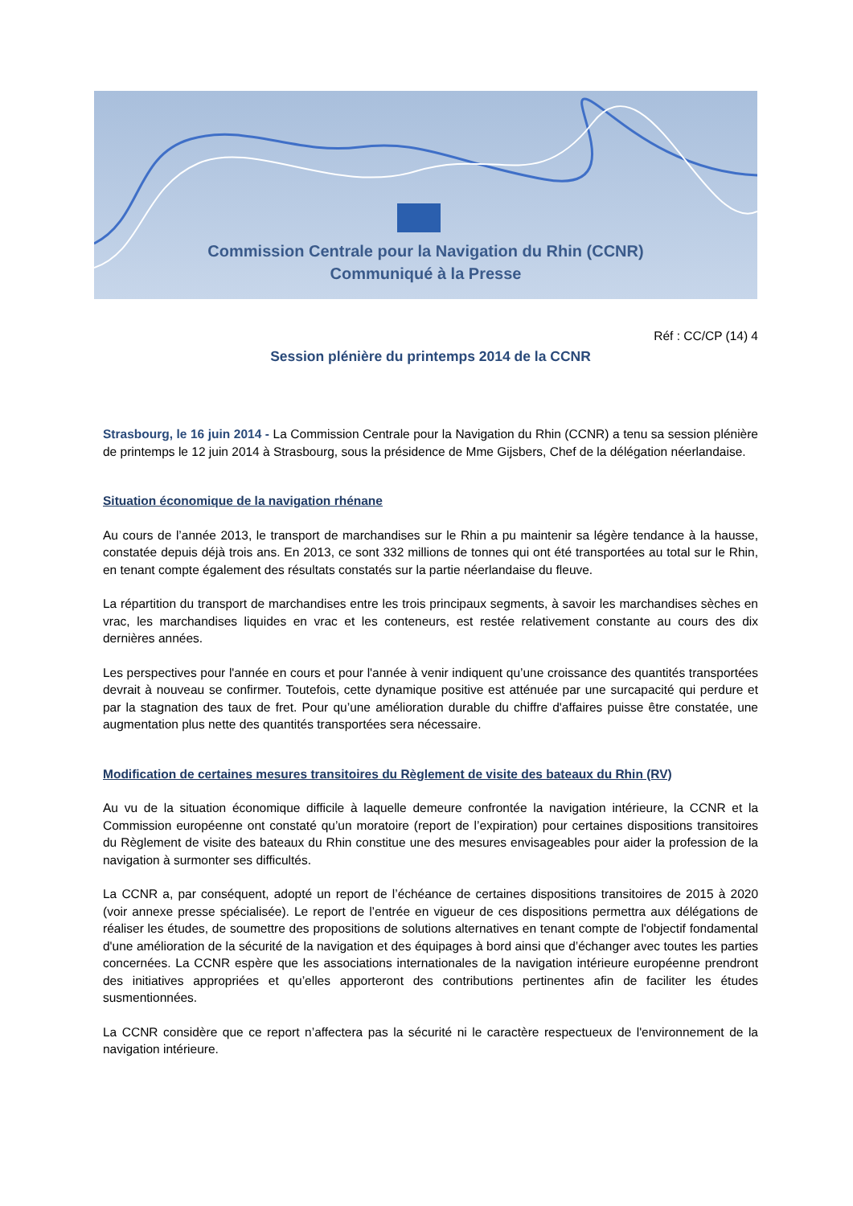Commission Centrale pour la Navigation du Rhin (CCNR)
Communiqué à la Presse
Réf : CC/CP (14) 4
Session plénière du printemps 2014 de la CCNR
Strasbourg, le 16 juin 2014 - La Commission Centrale pour la Navigation du Rhin (CCNR) a tenu sa session plénière de printemps le 12 juin 2014 à Strasbourg, sous la présidence de Mme Gijsbers, Chef de la délégation néerlandaise.
Situation économique de la navigation rhénane
Au cours de l’année 2013, le transport de marchandises sur le Rhin a pu maintenir sa légère tendance à la hausse, constatée depuis déjà trois ans. En 2013, ce sont 332 millions de tonnes qui ont été transportées au total sur le Rhin, en tenant compte également des résultats constatés sur la partie néerlandaise du fleuve.
La répartition du transport de marchandises entre les trois principaux segments, à savoir les marchandises sèches en vrac, les marchandises liquides en vrac et les conteneurs, est restée relativement constante au cours des dix dernières années.
Les perspectives pour l'année en cours et pour l'année à venir indiquent qu’une croissance des quantités transportées devrait à nouveau se confirmer. Toutefois, cette dynamique positive est atténuée par une surcapacité qui perdure et par la stagnation des taux de fret. Pour qu’une amélioration durable du chiffre d'affaires puisse être constatée, une augmentation plus nette des quantités transportées sera nécessaire.
Modification de certaines mesures transitoires du Règlement de visite des bateaux du Rhin (RV)
Au vu de la situation économique difficile à laquelle demeure confrontée la navigation intérieure, la CCNR et la Commission européenne ont constaté qu’un moratoire (report de l’expiration) pour certaines dispositions transitoires du Règlement de visite des bateaux du Rhin constitue une des mesures envisageables pour aider la profession de la navigation à surmonter ses difficultés.
La CCNR a, par conséquent, adopté un report de l’échéance de certaines dispositions transitoires de 2015 à 2020 (voir annexe presse spécialisée). Le report de l’entrée en vigueur de ces dispositions permettra aux délégations de réaliser les études, de soumettre des propositions de solutions alternatives en tenant compte de l'objectif fondamental d'une amélioration de la sécurité de la navigation et des équipages à bord ainsi que d’échanger avec toutes les parties concernées. La CCNR espère que les associations internationales de la navigation intérieure européenne prendront des initiatives appropriées et qu’elles apporteront des contributions pertinentes afin de faciliter les études susmentionnées.
La CCNR considère que ce report n’affectera pas la sécurité ni le caractère respectueux de l'environnement de la navigation intérieure.